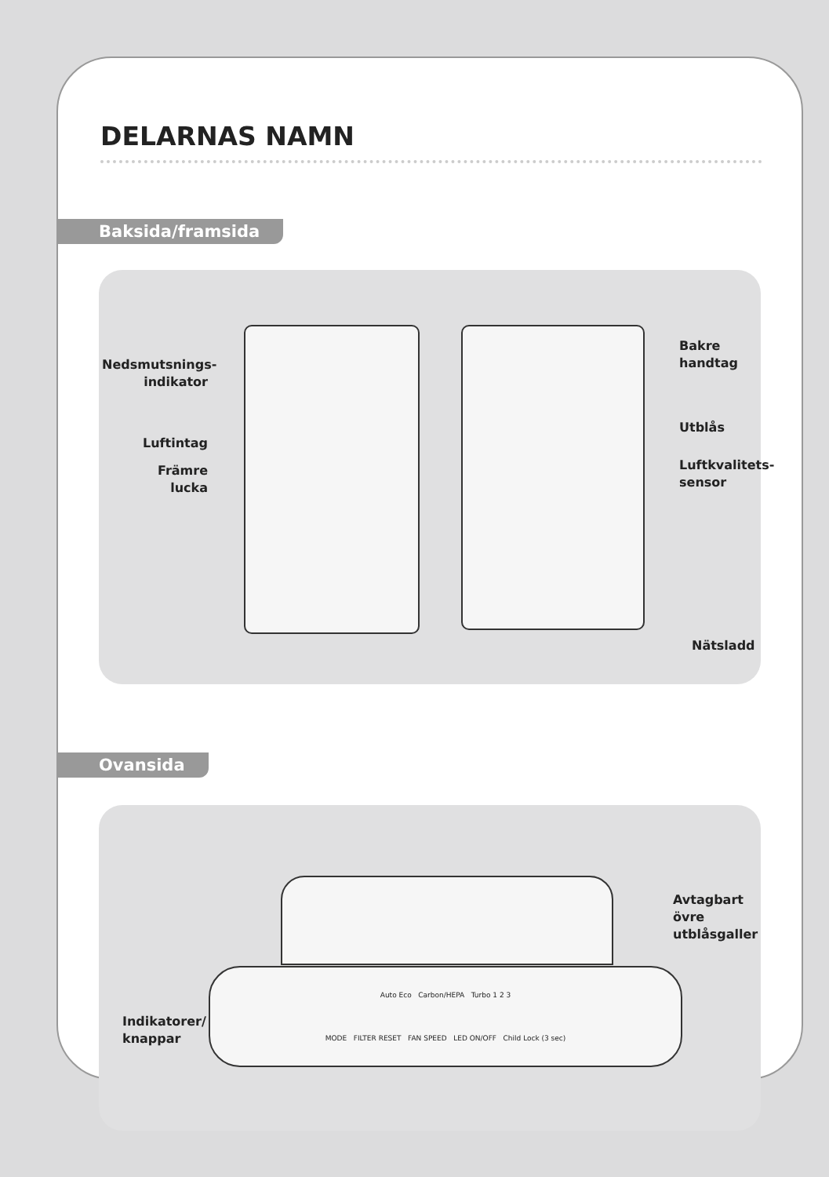DELARNAS NAMN
Baksida/framsida
Nedsmutsnings-
indikator
Luftintag
Främre
lucka
Bakre
handtag
Utblås
Luftkvalitets-
sensor
Nätsladd
Ovansida
Auto Eco Carbon/HEPA Turbo 1 2 3
MODE FILTER RESET FAN SPEED LED ON/OFF Child Lock (3 sec)
Indikatorer/
knappar
Avtagbart övre
utblåsgaller